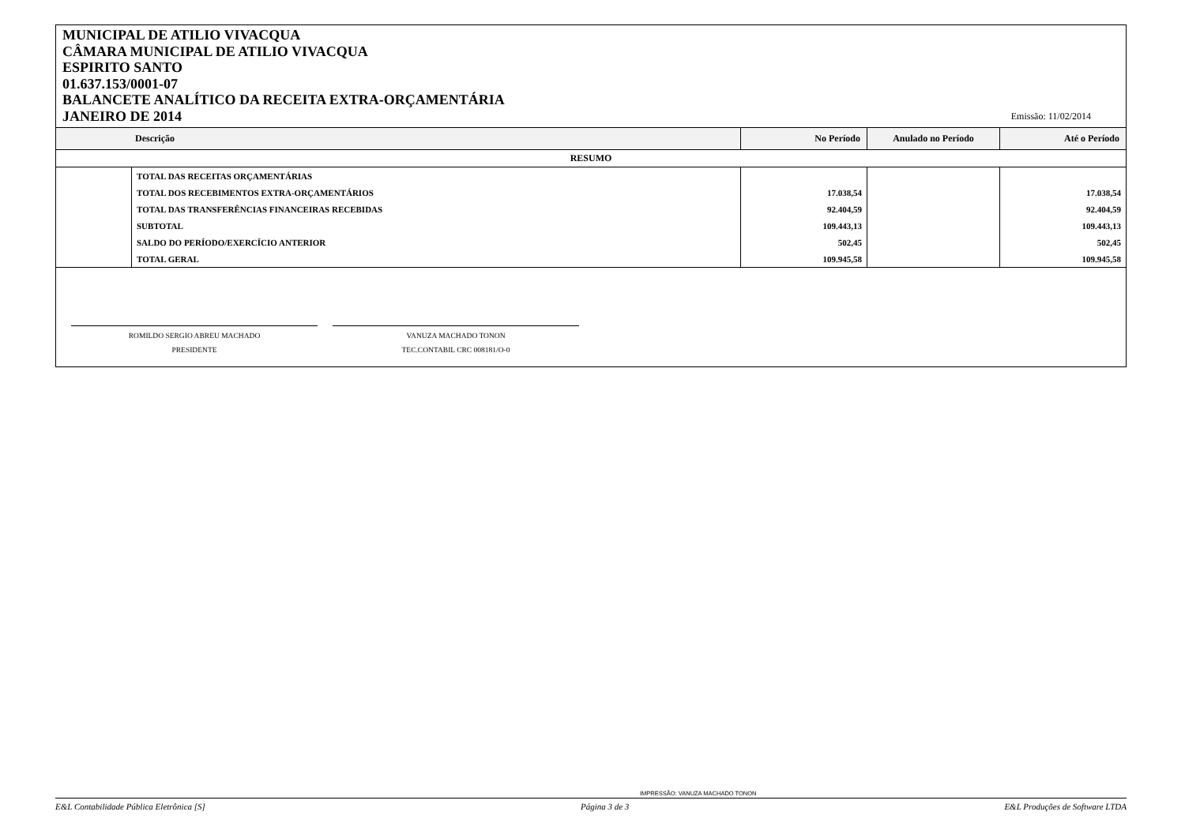MUNICIPAL DE ATILIO VIVACQUA
CÂMARA MUNICIPAL DE ATILIO VIVACQUA
ESPIRITO SANTO
01.637.153/0001-07
BALANCETE ANALÍTICO DA RECEITA EXTRA-ORÇAMENTÁRIA
JANEIRO DE 2014
Emissão: 11/02/2014
| Descrição | | No Período | Anulado no Período | Até o Período |
| --- | --- | --- | --- | --- |
| RESUMO | | | | |
| | TOTAL DAS RECEITAS ORÇAMENTÁRIAS | | | |
| | TOTAL DOS RECEBIMENTOS EXTRA-ORÇAMENTÁRIOS | 17.038,54 | | 17.038,54 |
| | TOTAL DAS TRANSFERÊNCIAS FINANCEIRAS RECEBIDAS | 92.404,59 | | 92.404,59 |
| | SUBTOTAL | 109.443,13 | | 109.443,13 |
| | SALDO DO PERÍODO/EXERCÍCIO ANTERIOR | 502,45 | | 502,45 |
| | TOTAL GERAL | 109.945,58 | | 109.945,58 |
ROMILDO SERGIO ABREU MACHADO
PRESIDENTE
VANUZA MACHADO TONON
TEC.CONTABIL CRC 008181/O-0
IMPRESSÃO: VANUZA MACHADO TONON
E&L Contabilidade Pública Eletrônica [S] Página 3 de 3 E&L Produções de Software LTDA